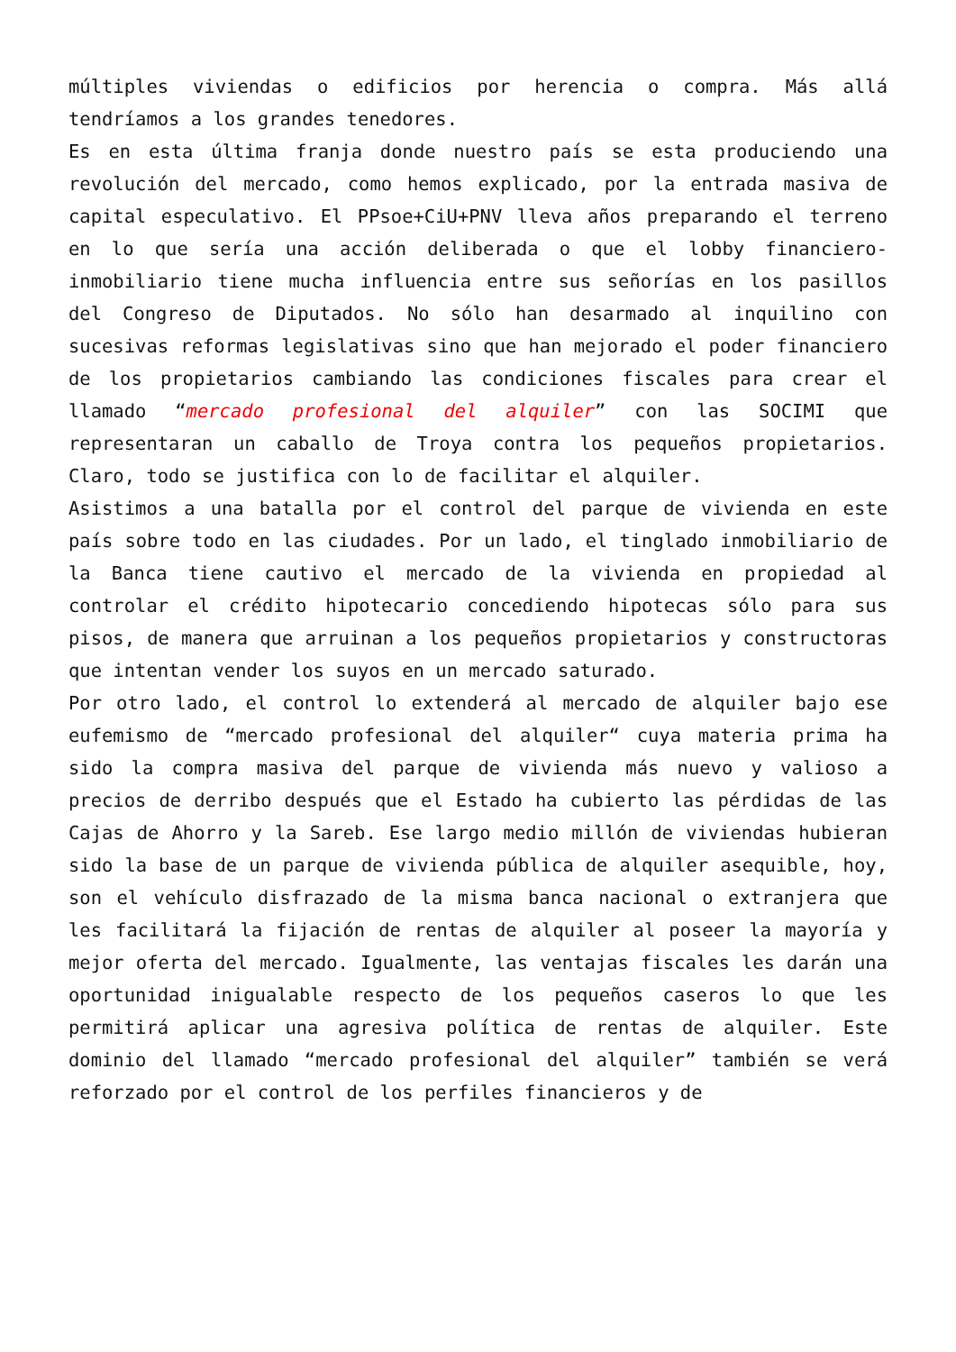múltiples viviendas o edificios por herencia o compra. Más allá tendríamos a los grandes tenedores.
Es en esta última franja donde nuestro país se esta produciendo una revolución del mercado, como hemos explicado, por la entrada masiva de capital especulativo. El PPsoe+CiU+PNV lleva años preparando el terreno en lo que sería una acción deliberada o que el lobby financiero-inmobiliario tiene mucha influencia entre sus señorías en los pasillos del Congreso de Diputados. No sólo han desarmado al inquilino con sucesivas reformas legislativas sino que han mejorado el poder financiero de los propietarios cambiando las condiciones fiscales para crear el llamado “mercado profesional del alquiler” con las SOCIMI que representaran un caballo de Troya contra los pequeños propietarios. Claro, todo se justifica con lo de facilitar el alquiler.
Asistimos a una batalla por el control del parque de vivienda en este país sobre todo en las ciudades. Por un lado, el tinglado inmobiliario de la Banca tiene cautivo el mercado de la vivienda en propiedad al controlar el crédito hipotecario concediendo hipotecas sólo para sus pisos, de manera que arruinan a los pequeños propietarios y constructoras que intentan vender los suyos en un mercado saturado.
Por otro lado, el control lo extenderá al mercado de alquiler bajo ese eufemismo de “mercado profesional del alquiler“ cuya materia prima ha sido la compra masiva del parque de vivienda más nuevo y valioso a precios de derribo después que el Estado ha cubierto las pérdidas de las Cajas de Ahorro y la Sareb. Ese largo medio millón de viviendas hubieran sido la base de un parque de vivienda pública de alquiler asequible, hoy, son el vehículo disfrazado de la misma banca nacional o extranjera que les facilitará la fijación de rentas de alquiler al poseer la mayoría y mejor oferta del mercado. Igualmente, las ventajas fiscales les darán una oportunidad inigualable respecto de los pequeños caseros lo que les permitirá aplicar una agresiva política de rentas de alquiler. Este dominio del llamado “mercado profesional del alquiler” también se verá reforzado por el control de los perfiles financieros y de